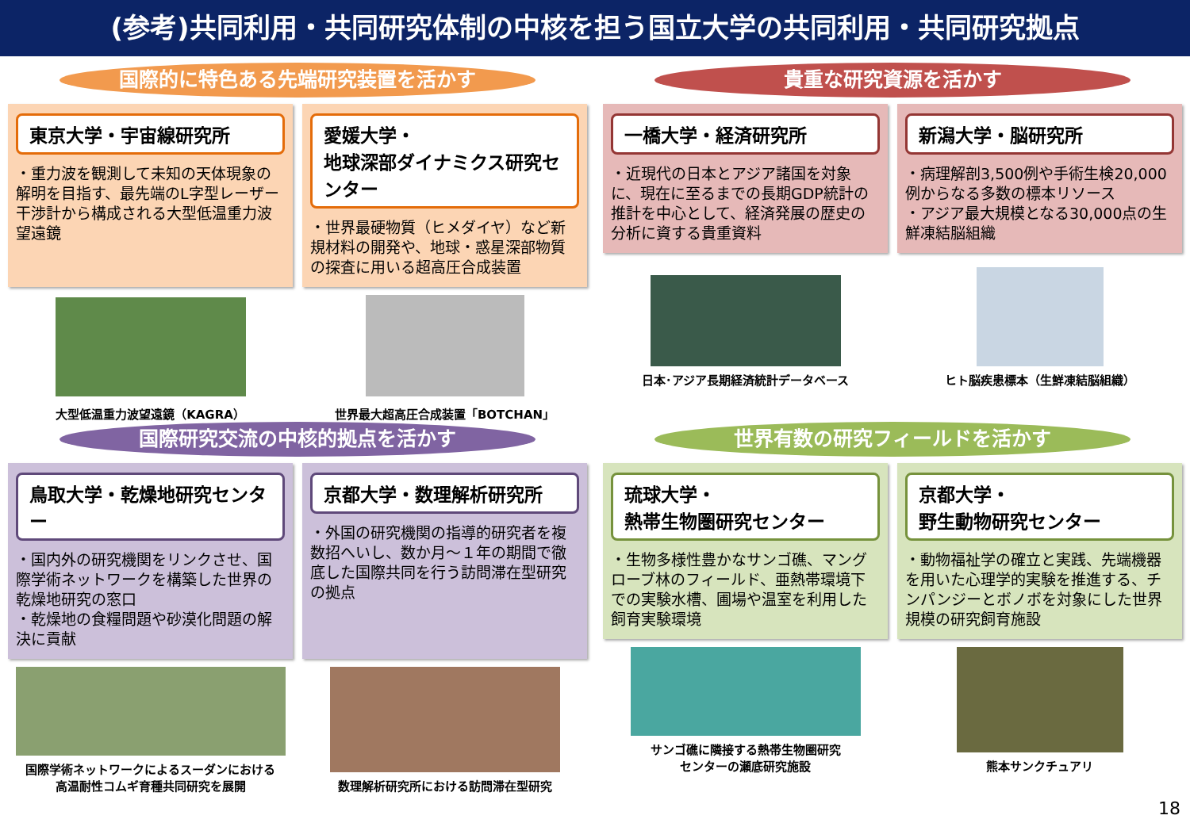(参考)共同利用・共同研究体制の中核を担う国立大学の共同利用・共同研究拠点
国際的に特色ある先端研究装置を活かす
東京大学・宇宙線研究所
・重力波を観測して未知の天体現象の解明を目指す、最先端のL字型レーザー干渉計から構成される大型低温重力波望遠鏡
愛媛大学・
地球深部ダイナミクス研究センター
・世界最硬物質（ヒメダイヤ）など新規材料の開発や、地球・惑星深部物質の探査に用いる超高圧合成装置
大型低温重力波望遠鏡（KAGRA）
世界最大超高圧合成装置「BOTCHAN」
貴重な研究資源を活かす
一橋大学・経済研究所
・近現代の日本とアジア諸国を対象に、現在に至るまでの長期GDP統計の推計を中心として、経済発展の歴史の分析に資する貴重資料
新潟大学・脳研究所
・病理解剖3,500例や手術生検20,000例からなる多数の標本リソース
・アジア最大規模となる30,000点の生鮮凍結脳組織
日本･アジア長期経済統計データベース
ヒト脳疾患標本（生鮮凍結脳組織）
国際研究交流の中核的拠点を活かす
鳥取大学・乾燥地研究センター
・国内外の研究機関をリンクさせ、国際学術ネットワークを構築した世界の乾燥地研究の窓口
・乾燥地の食糧問題や砂漠化問題の解決に貢献
京都大学・数理解析研究所
・外国の研究機関の指導的研究者を複数招へいし、数か月～１年の期間で徹底した国際共同を行う訪問滞在型研究の拠点
国際学術ネットワークによるスーダンにおける
高温耐性コムギ育種共同研究を展開
数理解析研究所における訪問滞在型研究
世界有数の研究フィールドを活かす
琉球大学・
熱帯生物圏研究センター
・生物多様性豊かなサンゴ礁、マングローブ林のフィールド、亜熱帯環境下での実験水槽、圃場や温室を利用した飼育実験環境
京都大学・
野生動物研究センター
・動物福祉学の確立と実践、先端機器を用いた心理学的実験を推進する、チンパンジーとボノボを対象にした世界規模の研究飼育施設
サンゴ礁に隣接する熱帯生物圏研究
センターの瀬底研究施設
熊本サンクチュアリ
18